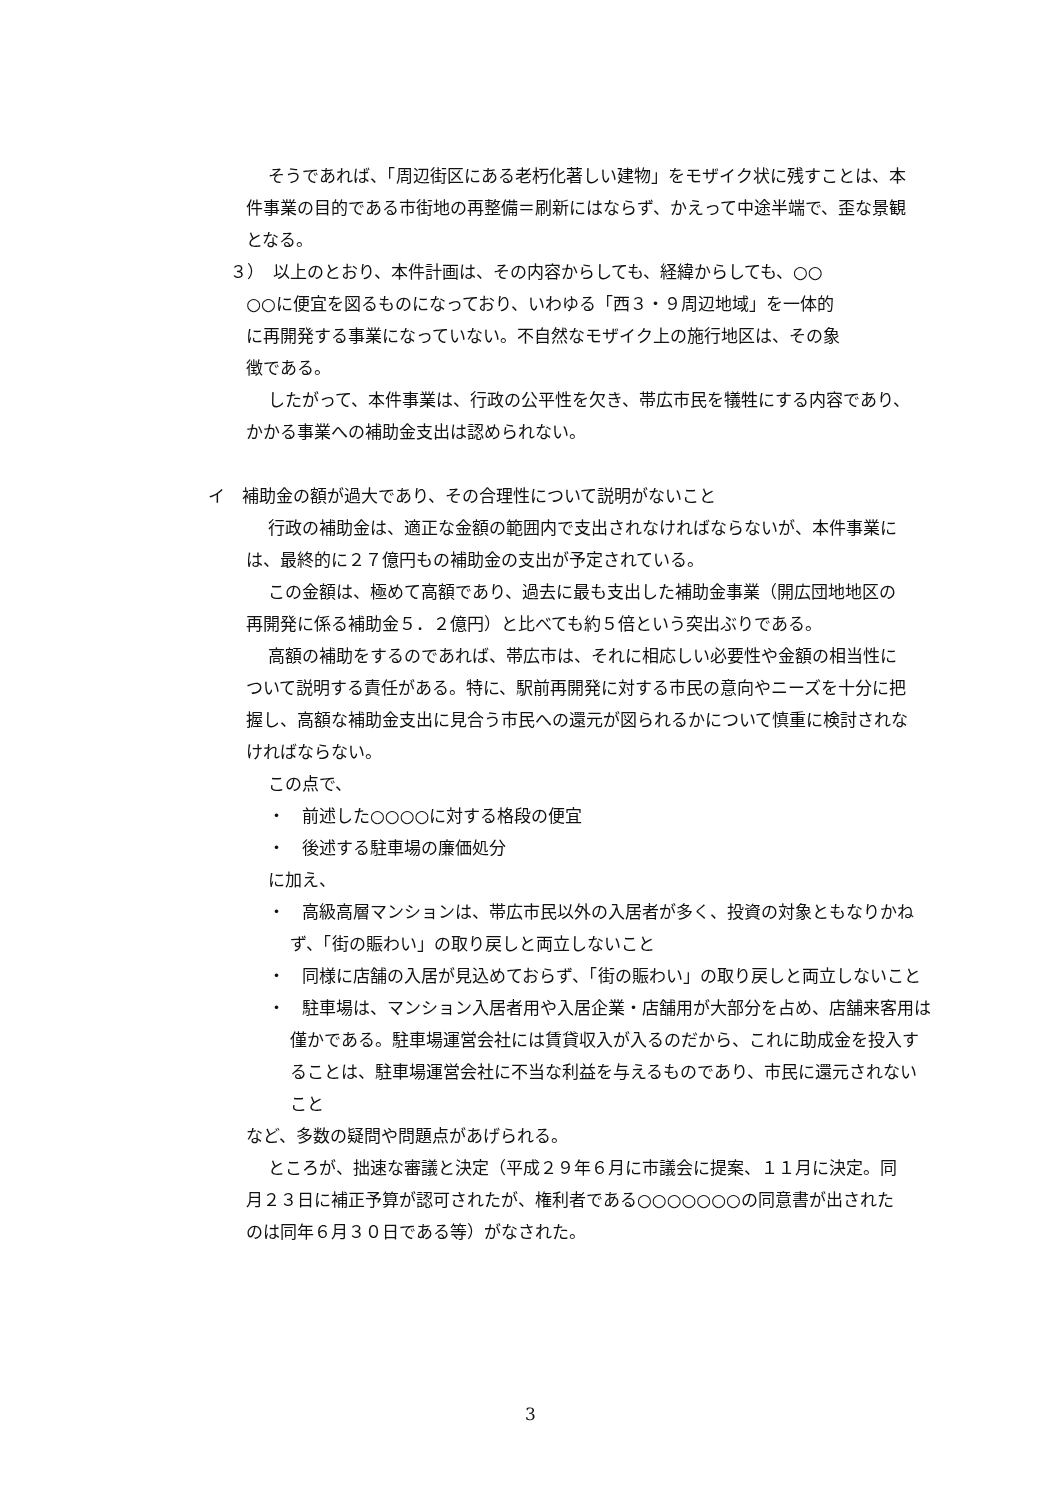そうであれば、「周辺街区にある老朽化著しい建物」をモザイク状に残すことは、本件事業の目的である市街地の再整備＝刷新にはならず、かえって中途半端で、歪な景観となる。
３）　以上のとおり、本件計画は、その内容からしても、経緯からしても、○○
○○に便宜を図るものになっており、いわゆる「西３・９周辺地域」を一体的
に再開発する事業になっていない。不自然なモザイク上の施行地区は、その象
徴である。
したがって、本件事業は、行政の公平性を欠き、帯広市民を犠牲にする内容であり、かかる事業への補助金支出は認められない。
イ　補助金の額が過大であり、その合理性について説明がないこと
行政の補助金は、適正な金額の範囲内で支出されなければならないが、本件事業には、最終的に２７億円もの補助金の支出が予定されている。
この金額は、極めて高額であり、過去に最も支出した補助金事業（開広団地地区の再開発に係る補助金５．２億円）と比べても約５倍という突出ぶりである。
高額の補助をするのであれば、帯広市は、それに相応しい必要性や金額の相当性について説明する責任がある。特に、駅前再開発に対する市民の意向やニーズを十分に把握し、高額な補助金支出に見合う市民への還元が図られるかについて慎重に検討されなければならない。
この点で、
・　前述した○○○○に対する格段の便宜
・　後述する駐車場の廉価処分
に加え、
・　高級高層マンションは、帯広市民以外の入居者が多く、投資の対象ともなりかねず、「街の賑わい」の取り戻しと両立しないこと
・　同様に店舗の入居が見込めておらず、「街の賑わい」の取り戻しと両立しないこと
・　駐車場は、マンション入居者用や入居企業・店舗用が大部分を占め、店舗来客用は僅かである。駐車場運営会社には賃貸収入が入るのだから、これに助成金を投入することは、駐車場運営会社に不当な利益を与えるものであり、市民に還元されないこと
など、多数の疑問や問題点があげられる。
ところが、拙速な審議と決定（平成２９年６月に市議会に提案、１１月に決定。同月２３日に補正予算が認可されたが、権利者である○○○○○○○の同意書が出されたのは同年６月３０日である等）がなされた。
3